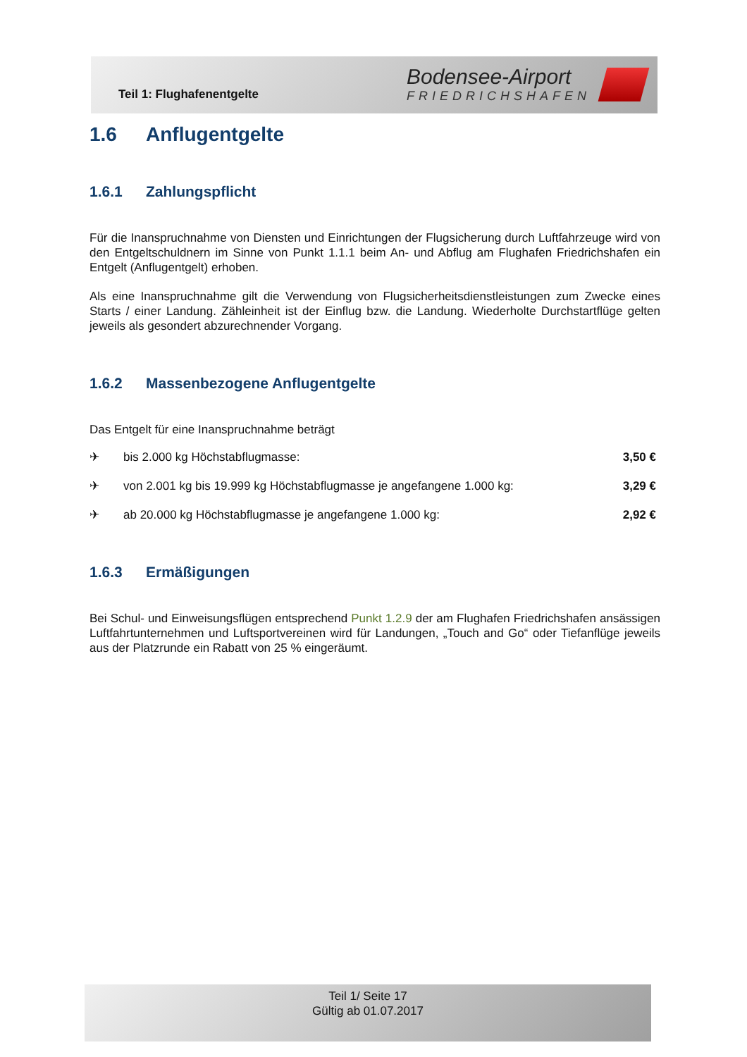Teil 1: Flughafenentgelte
Bodensee-Airport
FRIEDRICHSHAFEN
1.6 Anflugentgelte
1.6.1 Zahlungspflicht
Für die Inanspruchnahme von Diensten und Einrichtungen der Flugsicherung durch Luftfahrzeuge wird von den Entgeltschuldnern im Sinne von Punkt 1.1.1 beim An- und Abflug am Flughafen Friedrichshafen ein Entgelt (Anflugentgelt) erhoben.
Als eine Inanspruchnahme gilt die Verwendung von Flugsicherheitsdienstleistungen zum Zwecke eines Starts / einer Landung. Zähleinheit ist der Einflug bzw. die Landung. Wiederholte Durchstartflüge gelten jeweils als gesondert abzurechnender Vorgang.
1.6.2 Massenbezogene Anflugentgelte
Das Entgelt für eine Inanspruchnahme beträgt
| ✈ | bis 2.000 kg Höchstabflugmasse: | 3,50 € |
| ✈ | von 2.001 kg bis 19.999 kg Höchstabflugmasse je angefangene 1.000 kg: | 3,29 € |
| ✈ | ab 20.000 kg Höchstabflugmasse je angefangene 1.000 kg: | 2,92 € |
1.6.3 Ermäßigungen
Bei Schul- und Einweisungsflügen entsprechend Punkt 1.2.9 der am Flughafen Friedrichshafen ansässigen Luftfahrtunternehmen und Luftsportvereinen wird für Landungen, „Touch and Go“ oder Tiefanflüge jeweils aus der Platzrunde ein Rabatt von 25 % eingeräumt.
Teil 1/ Seite 17
Gültig ab 01.07.2017